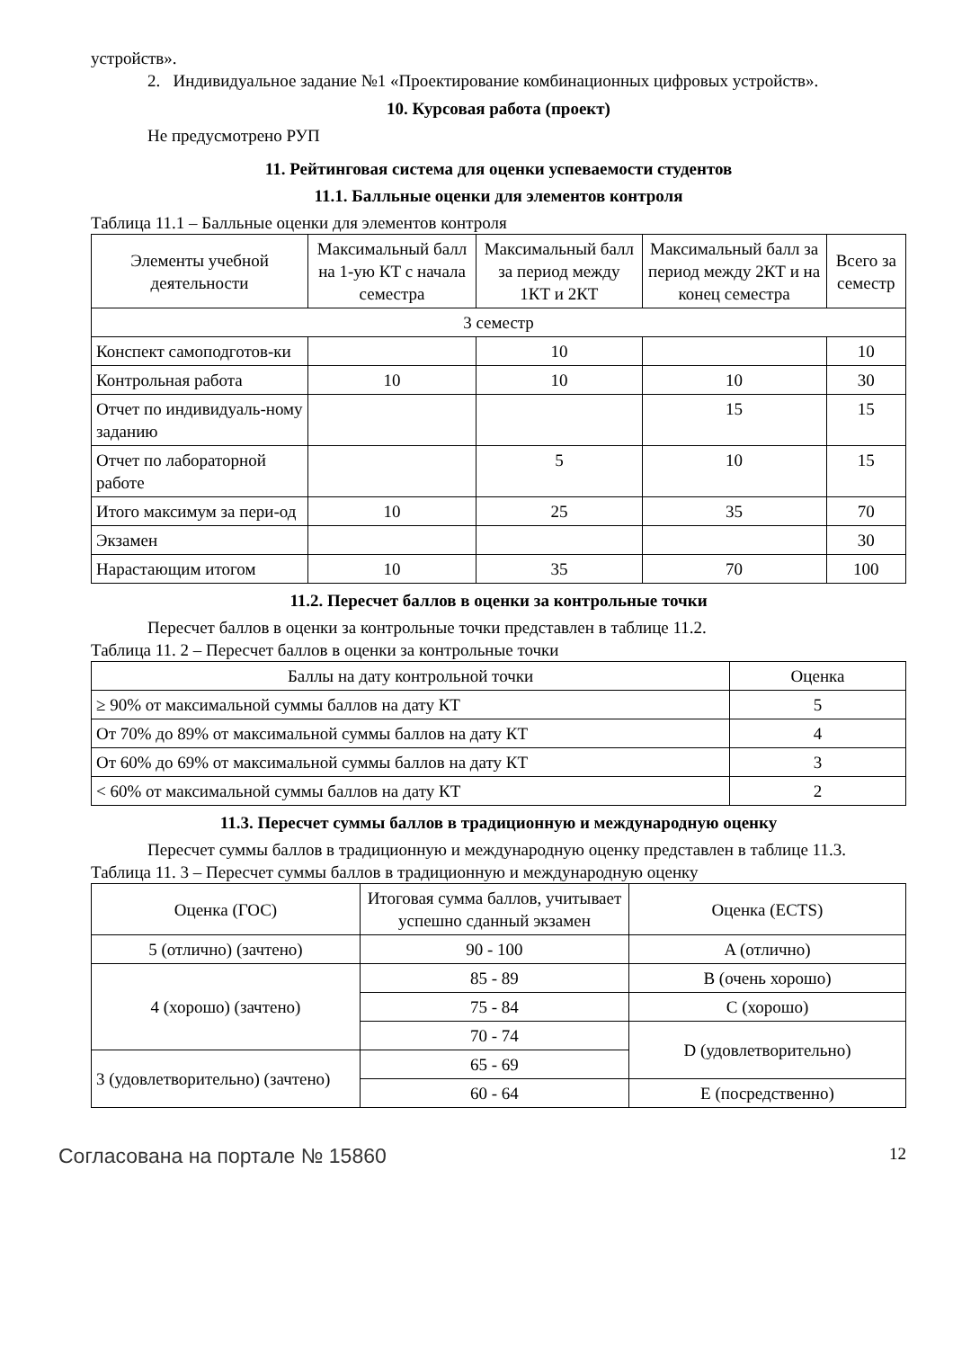устройств».
2. Индивидуальное задание №1 «Проектирование комбинационных цифровых устройств».
10. Курсовая работа (проект)
Не предусмотрено РУП
11. Рейтинговая система для оценки успеваемости студентов
11.1. Балльные оценки для элементов контроля
Таблица 11.1 – Балльные оценки для элементов контроля
| Элементы учебной деятельности | Максимальный балл на 1-ую КТ с начала семестра | Максимальный балл за период между 1КТ и 2КТ | Максимальный балл за период между 2КТ и на конец семестра | Всего за семестр |
| --- | --- | --- | --- | --- |
| 3 семестр | | | | |
| Конспект самоподготов-ки | | 10 | | 10 |
| Контрольная работа | 10 | 10 | 10 | 30 |
| Отчет по индивидуаль-ному заданию | | | 15 | 15 |
| Отчет по лабораторной работе | | 5 | 10 | 15 |
| Итого максимум за пери-од | 10 | 25 | 35 | 70 |
| Экзамен | | | | 30 |
| Нарастающим итогом | 10 | 35 | 70 | 100 |
11.2. Пересчет баллов в оценки за контрольные точки
Пересчет баллов в оценки за контрольные точки представлен в таблице 11.2.
Таблица 11. 2 – Пересчет баллов в оценки за контрольные точки
| Баллы на дату контрольной точки | Оценка |
| --- | --- |
| ≥ 90% от максимальной суммы баллов на дату КТ | 5 |
| От 70% до 89% от максимальной суммы баллов на дату КТ | 4 |
| От 60% до 69% от максимальной суммы баллов на дату КТ | 3 |
| < 60% от максимальной суммы баллов на дату КТ | 2 |
11.3. Пересчет суммы баллов в традиционную и международную оценку
Пересчет суммы баллов в традиционную и международную оценку представлен в таблице 11.3.
Таблица 11. 3 – Пересчет суммы баллов в традиционную и международную оценку
| Оценка (ГОС) | Итоговая сумма баллов, учитывает успешно сданный экзамен | Оценка (ECTS) |
| --- | --- | --- |
| 5 (отлично) (зачтено) | 90 - 100 | A (отлично) |
| 4 (хорошо) (зачтено) | 85 - 89 | B (очень хорошо) |
| | 75 - 84 | C (хорошо) |
| | 70 - 74 | D (удовлетворительно) |
| 3 (удовлетворительно) (зачтено) | 65 - 69 | |
| | 60 - 64 | E (посредственно) |
Согласована на портале № 15860 12